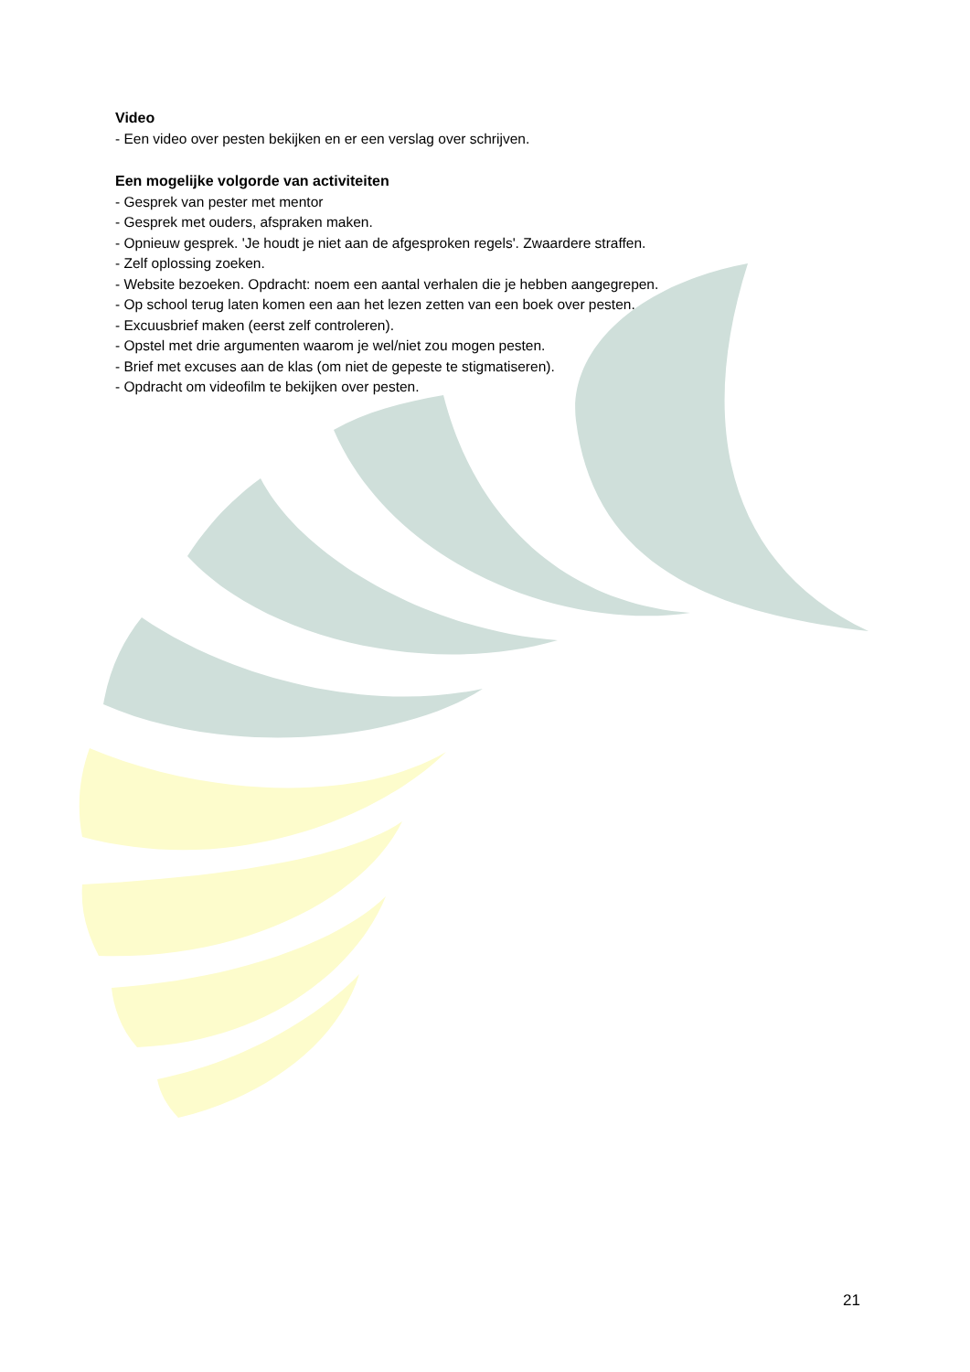Video
- Een video over pesten bekijken en er een verslag over schrijven.
Een mogelijke volgorde van activiteiten
- Gesprek van pester met mentor
- Gesprek met ouders, afspraken maken.
- Opnieuw gesprek. 'Je houdt je niet aan de afgesproken regels'. Zwaardere straffen.
- Zelf oplossing zoeken.
- Website bezoeken. Opdracht: noem een aantal verhalen die je hebben aangegrepen.
- Op school terug laten komen een aan het lezen zetten van een boek over pesten.
- Excuusbrief maken (eerst zelf controleren).
- Opstel met drie argumenten waarom je wel/niet zou mogen pesten.
- Brief met excuses aan de klas (om niet de gepeste te stigmatiseren).
- Opdracht om videofilm te bekijken over pesten.
21